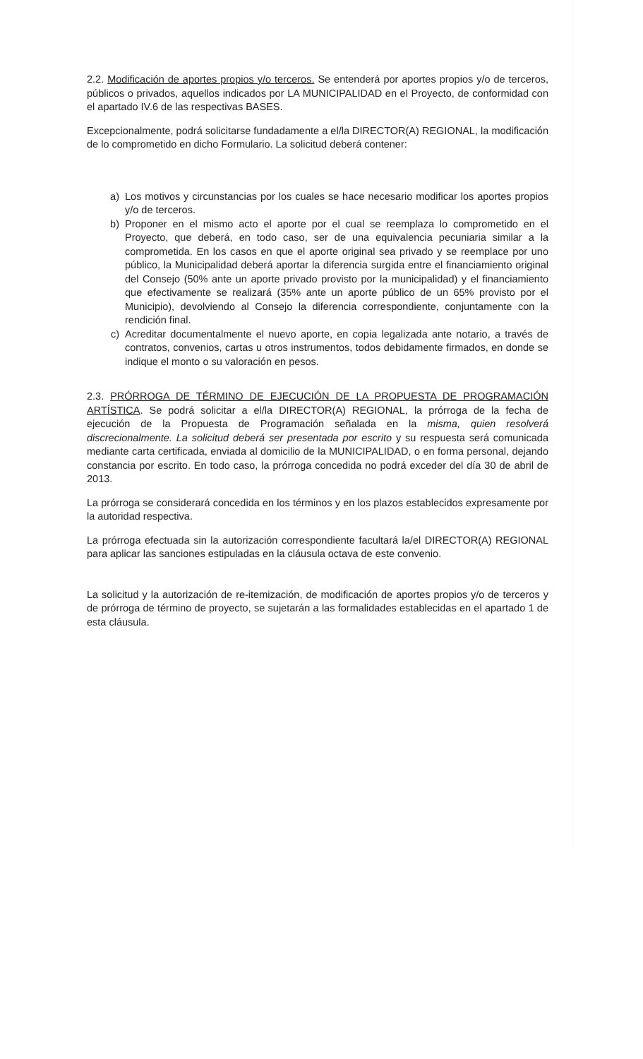2.2. Modificación de aportes propios y/o terceros. Se entenderá por aportes propios y/o de terceros, públicos o privados, aquellos indicados por LA MUNICIPALIDAD en el Proyecto, de conformidad con el apartado IV.6 de las respectivas BASES.
Excepcionalmente, podrá solicitarse fundadamente a el/la DIRECTOR(A) REGIONAL, la modificación de lo comprometido en dicho Formulario. La solicitud deberá contener:
a) Los motivos y circunstancias por los cuales se hace necesario modificar los aportes propios y/o de terceros.
b) Proponer en el mismo acto el aporte por el cual se reemplaza lo comprometido en el Proyecto, que deberá, en todo caso, ser de una equivalencia pecuniaria similar a la comprometida. En los casos en que el aporte original sea privado y se reemplace por uno público, la Municipalidad deberá aportar la diferencia surgida entre el financiamiento original del Consejo (50% ante un aporte privado provisto por la municipalidad) y el financiamiento que efectivamente se realizará (35% ante un aporte público de un 65% provisto por el Municipio), devolviendo al Consejo la diferencia correspondiente, conjuntamente con la rendición final.
c) Acreditar documentalmente el nuevo aporte, en copia legalizada ante notario, a través de contratos, convenios, cartas u otros instrumentos, todos debidamente firmados, en donde se indique el monto o su valoración en pesos.
2.3. PRÓRROGA DE TÉRMINO DE EJECUCIÓN DE LA PROPUESTA DE PROGRAMACIÓN ARTÍSTICA. Se podrá solicitar a el/la DIRECTOR(A) REGIONAL, la prórroga de la fecha de ejecución de la Propuesta de Programación señalada en la misma, quien resolverá discrecionalmente. La solicitud deberá ser presentada por escrito y su respuesta será comunicada mediante carta certificada, enviada al domicilio de la MUNICIPALIDAD, o en forma personal, dejando constancia por escrito. En todo caso, la prórroga concedida no podrá exceder del día 30 de abril de 2013.
La prórroga se considerará concedida en los términos y en los plazos establecidos expresamente por la autoridad respectiva.
La prórroga efectuada sin la autorización correspondiente facultará la/el DIRECTOR(A) REGIONAL para aplicar las sanciones estipuladas en la cláusula octava de este convenio.
La solicitud y la autorización de re-itemización, de modificación de aportes propios y/o de terceros y de prórroga de término de proyecto, se sujetarán a las formalidades establecidas en el apartado 1 de esta cláusula.